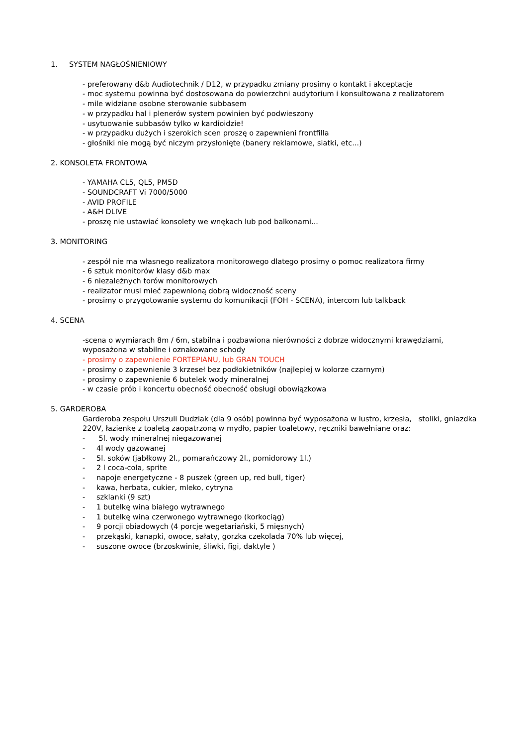1. SYSTEM NAGŁOŚNIENIOWY
- preferowany d&b Audiotechnik / D12, w przypadku zmiany prosimy o kontakt i akceptacje
- moc systemu powinna być dostosowana do powierzchni audytorium i konsultowana z realizatorem
- mile widziane osobne sterowanie subbasem
- w przypadku hal i plenerów system powinien być podwieszony
- usytuowanie subbasów tylko w kardioidzie!
- w przypadku dużych i szerokich scen proszę o zapewnieni frontfilla
- głośniki nie mogą być niczym przysłonięte (banery reklamowe, siatki, etc...)
2. KONSOLETA FRONTOWA
- YAMAHA CL5, QL5, PM5D
- SOUNDCRAFT Vi 7000/5000
- AVID PROFILE
- A&H DLIVE
- proszę nie ustawiać konsolety we wnękach lub pod balkonami...
3. MONITORING
- zespół nie ma własnego realizatora monitorowego dlatego prosimy o pomoc realizatora firmy
- 6 sztuk monitorów klasy d&b max
- 6 niezależnych torów monitorowych
- realizator musi mieć zapewnioną dobrą widoczność sceny
- prosimy o przygotowanie systemu do komunikacji (FOH - SCENA), intercom lub talkback
4. SCENA
-scena o wymiarach 8m / 6m, stabilna i pozbawiona nierówności z dobrze widocznymi krawędziami, wyposażona w stabilne i oznakowane schody
- prosimy o zapewnienie FORTEPIANU, lub GRAN TOUCH
- prosimy o zapewnienie 3 krzeseł bez podłokietników (najlepiej w kolorze czarnym)
- prosimy o zapewnienie 6 butelek wody mineralnej
- w czasie prób i koncertu obecność obecność obsługi obowiązkowa
5. GARDEROBA
Garderoba zespołu Urszuli Dudziak (dla 9 osób) powinna być wyposażona w lustro, krzesła, stoliki, gniazdka 220V, łazienkę z toaletą zaopatrzoną w mydło, papier toaletowy, ręczniki bawełniane oraz:
- 5l. wody mineralnej niegazowanej
- 4l wody gazowanej
- 5l. soków (jabłkowy 2l., pomarańczowy 2l., pomidorowy 1l.)
- 2 l coca-cola, sprite
- napoje energetyczne - 8 puszek (green up, red bull, tiger)
- kawa, herbata, cukier, mleko, cytryna
- szklanki (9 szt)
- 1 butelkę wina białego wytrawnego
- 1 butelkę wina czerwonego wytrawnego (korkociąg)
- 9 porcji obiadowych (4 porcje wegetariański, 5 mięsnych)
- przekąski, kanapki, owoce, sałaty, gorzka czekolada 70% lub więcej,
- suszone owoce (brzoskwinie, śliwki, figi, daktyle )